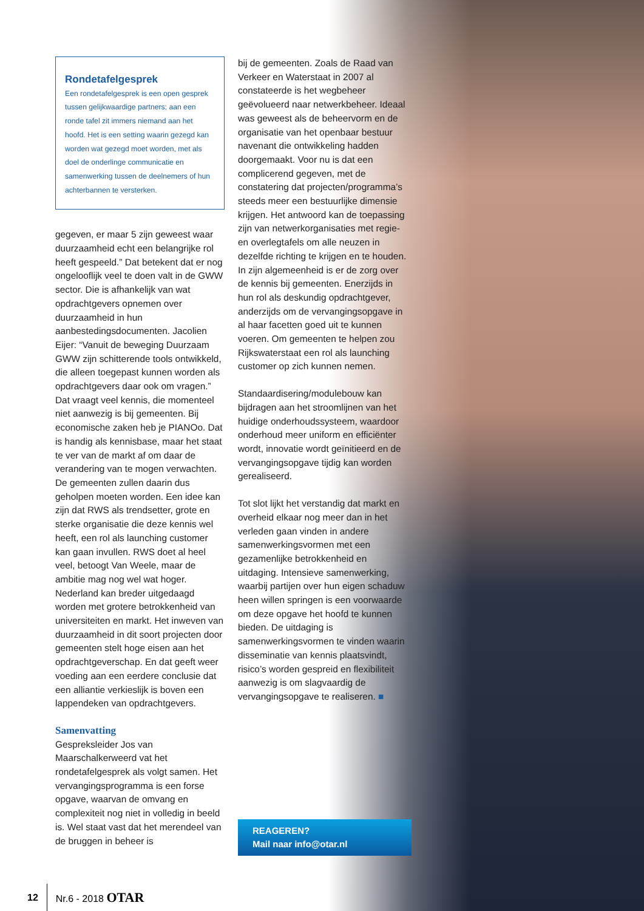Rondetafelgesprek
Een rondetafelgesprek is een open gesprek tussen gelijkwaardige partners; aan een ronde tafel zit immers niemand aan het hoofd. Het is een setting waarin gezegd kan worden wat gezegd moet worden, met als doel de onderlinge communicatie en samenwerking tussen de deelnemers of hun achterbannen te versterken.
gegeven, er maar 5 zijn geweest waar duurzaamheid echt een belangrijke rol heeft gespeeld.” Dat betekent dat er nog ongelooflijk veel te doen valt in de GWW sector. Die is afhankelijk van wat opdrachtgevers opnemen over duurzaamheid in hun aanbestedingsdocumenten. Jacolien Eijer: “Vanuit de beweging Duurzaam GWW zijn schitterende tools ontwikkeld, die alleen toegepast kunnen worden als opdrachtgevers daar ook om vragen.” Dat vraagt veel kennis, die momenteel niet aanwezig is bij gemeenten. Bij economische zaken heb je PIANOo. Dat is handig als kennisbase, maar het staat te ver van de markt af om daar de verandering van te mogen verwachten. De gemeenten zullen daarin dus geholpen moeten worden. Een idee kan zijn dat RWS als trendsetter, grote en sterke organisatie die deze kennis wel heeft, een rol als launching customer kan gaan invullen. RWS doet al heel veel, betoogt Van Weele, maar de ambitie mag nog wel wat hoger. Nederland kan breder uitgedaagd worden met grotere betrokkenheid van universiteiten en markt. Het inweven van duurzaamheid in dit soort projecten door gemeenten stelt hoge eisen aan het opdrachtgeverschap. En dat geeft weer voeding aan een eerdere conclusie dat een alliantie verkieslijk is boven een lappendeken van opdrachtgevers.
Samenvatting
Gespreksleider Jos van Maarschalkerweerd vat het rondetafelgesprek als volgt samen. Het vervangingsprogramma is een forse opgave, waarvan de omvang en complexiteit nog niet in volledig in beeld is. Wel staat vast dat het merendeel van de bruggen in beheer is
bij de gemeenten. Zoals de Raad van Verkeer en Waterstaat in 2007 al constateerde is het wegbeheer geëvolueerd naar netwerkbeheer. Ideaal was geweest als de beheervorm en de organisatie van het openbaar bestuur navenant die ontwikkeling hadden doorgemaakt. Voor nu is dat een complicerend gegeven, met de constatering dat projecten/programma’s steeds meer een bestuurlijke dimensie krijgen. Het antwoord kan de toepassing zijn van netwerkorganisaties met regie- en overlegtafels om alle neuzen in dezelfde richting te krijgen en te houden.
In zijn algemeenheid is er de zorg over de kennis bij gemeenten. Enerzijds in hun rol als deskundig opdrachtgever, anderzijds om de vervangingsopgave in al haar facetten goed uit te kunnen voeren. Om gemeenten te helpen zou Rijkswaterstaat een rol als launching customer op zich kunnen nemen.
Standaardisering/modulebouw kan bijdragen aan het stroomlijnen van het huidige onderhoudssysteem, waardoor onderhoud meer uniform en efficiënter wordt, innovatie wordt geïnitieerd en de vervangingsopgave tijdig kan worden gerealiseerd.
Tot slot lijkt het verstandig dat markt en overheid elkaar nog meer dan in het verleden gaan vinden in andere samenwerkingsvormen met een gezamenlijke betrokkenheid en uitdaging. Intensieve samenwerking, waarbij partijen over hun eigen schaduw heen willen springen is een voorwaarde om deze opgave het hoofd te kunnen bieden. De uitdaging is samenwerkingsvormen te vinden waarin disseminatie van kennis plaatsvindt, risico’s worden gespreid en flexibiliteit aanwezig is om slagvaardig de vervangingsopgave te realiseren. ■
REAGEREN?
Mail naar info@otar.nl
12 Nr.6 - 2018 OTAR